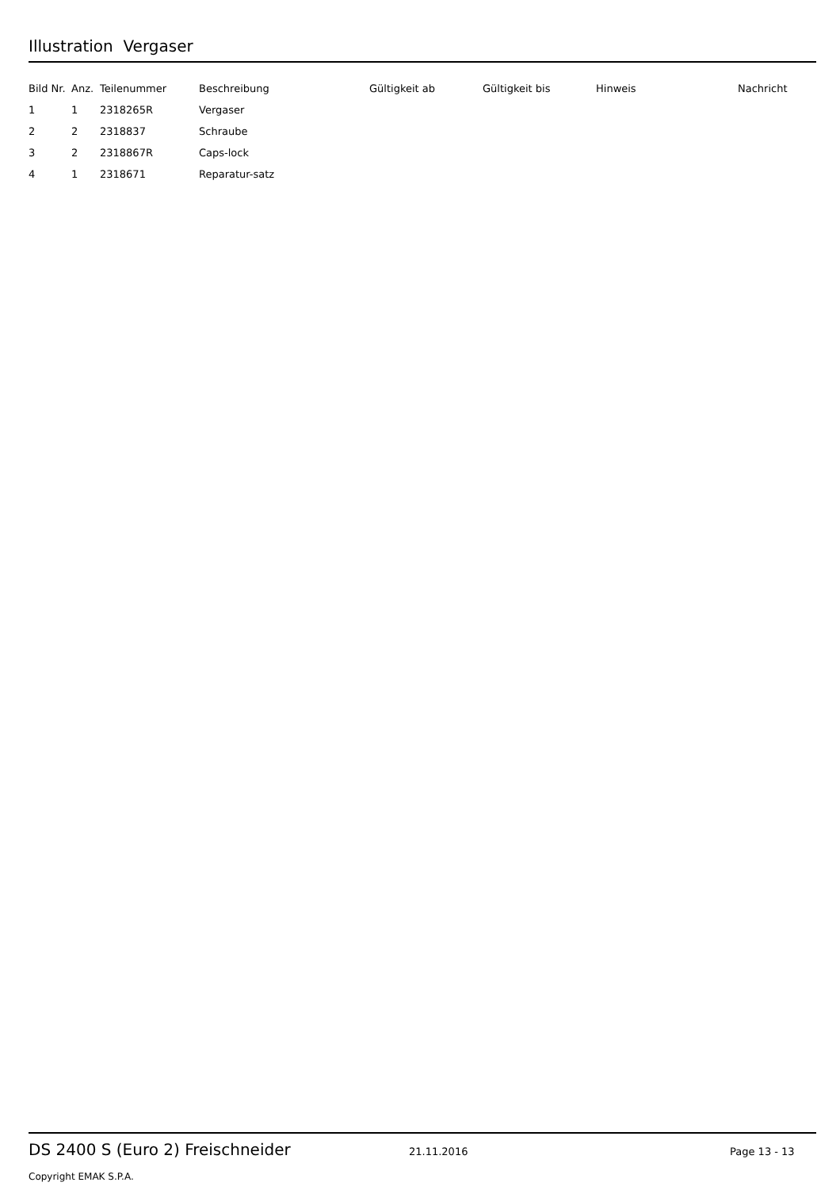Illustration Vergaser
| Bild Nr. | Anz. | Teilenummer | Beschreibung | Gültigkeit ab | Gültigkeit bis | Hinweis | Nachricht |
| --- | --- | --- | --- | --- | --- | --- | --- |
| 1 | 1 | 2318265R | Vergaser | | | | |
| 2 | 2 | 2318837 | Schraube | | | | |
| 3 | 2 | 2318867R | Caps-lock | | | | |
| 4 | 1 | 2318671 | Reparatur-satz | | | | |
DS 2400 S (Euro 2) Freischneider 21.11.2016 Page 13 - 13
Copyright EMAK S.P.A.